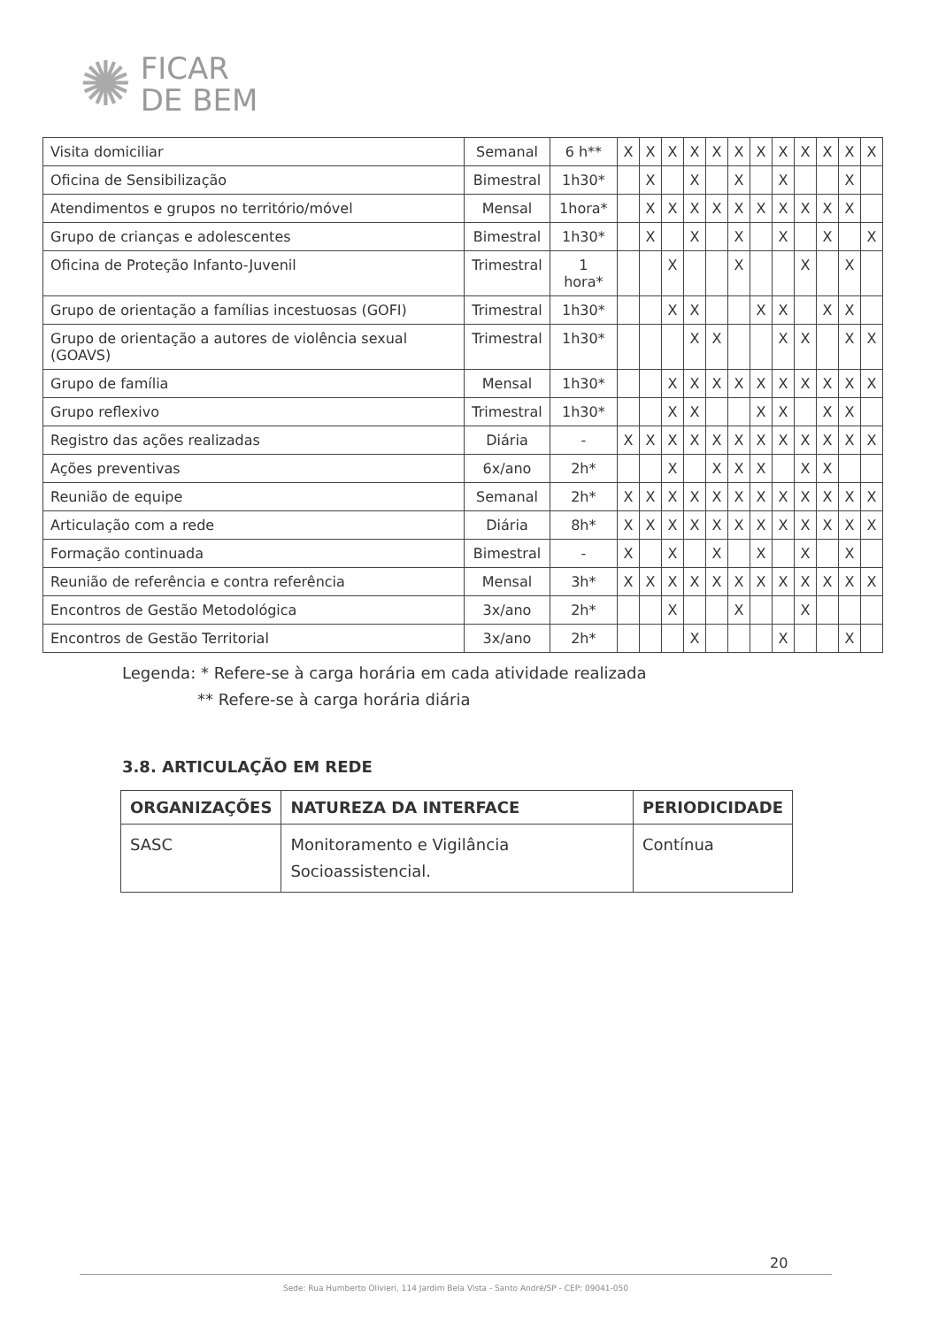✺
FICAR
DE BEM
| Visita domiciliar | Semanal | 6 h** | X | X | X | X | X | X | X | X | X | X | X | X |
| Oficina de Sensibilização | Bimestral | 1h30* | | X | | X | | X | | X | | | X | |
| Atendimentos e grupos no território/móvel | Mensal | 1hora* | | X | X | X | X | X | X | X | X | X | X | |
| Grupo de crianças e adolescentes | Bimestral | 1h30* | | X | | X | | X | | X | | X | | X |
| Oficina de Proteção Infanto-Juvenil | Trimestral | 1 hora* | | | X | | | X | | | X | | X | |
| Grupo de orientação a famílias incestuosas (GOFI) | Trimestral | 1h30* | | | X | X | | | X | X | | X | X | |
| Grupo de orientação a autores de violência sexual (GOAVS) | Trimestral | 1h30* | | | | X | X | | | X | X | | X | X |
| Grupo de família | Mensal | 1h30* | | | X | X | X | X | X | X | X | X | X | X |
| Grupo reflexivo | Trimestral | 1h30* | | | X | X | | | X | X | | X | X | |
| Registro das ações realizadas | Diária | - | X | X | X | X | X | X | X | X | X | X | X | X |
| Ações preventivas | 6x/ano | 2h* | | | X | | X | X | X | | X | X | | |
| Reunião de equipe | Semanal | 2h* | X | X | X | X | X | X | X | X | X | X | X | X |
| Articulação com a rede | Diária | 8h* | X | X | X | X | X | X | X | X | X | X | X | X |
| Formação continuada | Bimestral | - | X | | X | | X | | X | | X | | X | |
| Reunião de referência e contra referência | Mensal | 3h* | X | X | X | X | X | X | X | X | X | X | X | X |
| Encontros de Gestão Metodológica | 3x/ano | 2h* | | | X | | | X | | | X | | | |
| Encontros de Gestão Territorial | 3x/ano | 2h* | | | | X | | | | X | | | X | |
Legenda: * Refere-se à carga horária em cada atividade realizada
** Refere-se à carga horária diária
3.8. ARTICULAÇÃO EM REDE
| ORGANIZAÇÕES | NATUREZA DA INTERFACE | PERIODICIDADE |
| --- | --- | --- |
| SASC | Monitoramento e Vigilância Socioassistencial. | Contínua |
20
Sede: Rua Humberto Olivieri, 114 Jardim Bela Vista - Santo André/SP - CEP: 09041-050